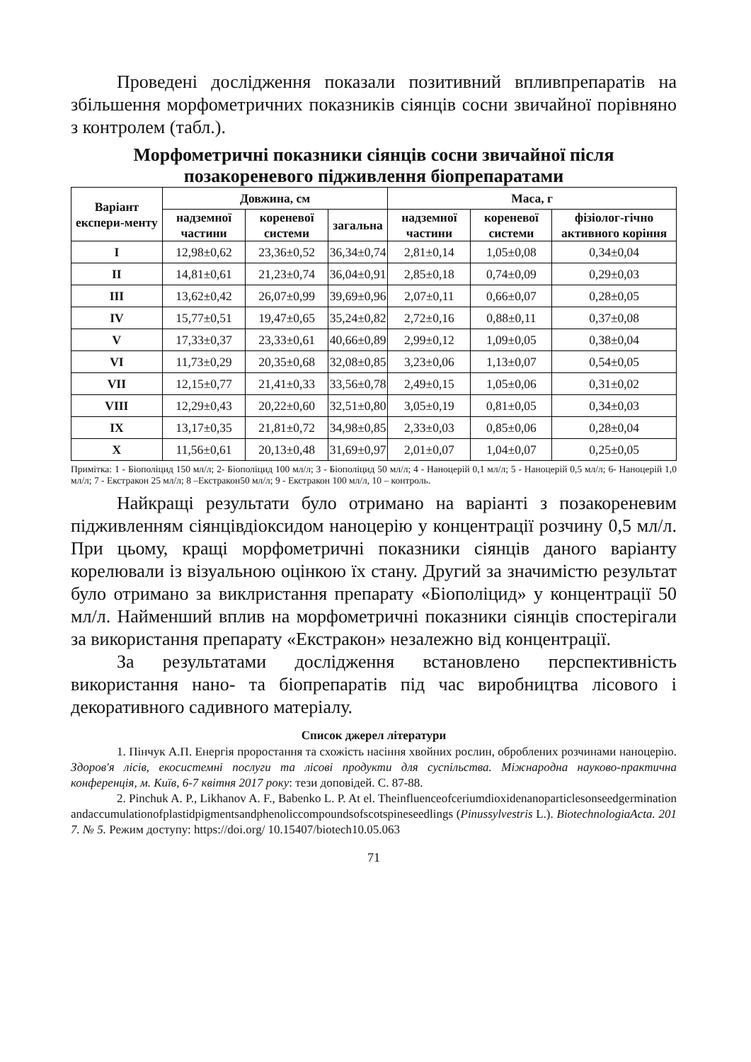Проведені дослідження показали позитивний впливпрепаратів на збільшення морфометричних показників сіянців сосни звичайної порівняно з контролем (табл.).
Морфометричні показники сіянців сосни звичайної після позакореневого підживлення біопрепаратами
| Варіант експери-менту | Довжина, см | | | Маса, г | | |
| --- | --- | --- | --- | --- | --- | --- |
| | надземної частини | кореневої системи | загальна | надземної частини | кореневої системи | фізіолог-гічно активного коріння |
| I | 12,98±0,62 | 23,36±0,52 | 36,34±0,74 | 2,81±0,14 | 1,05±0,08 | 0,34±0,04 |
| II | 14,81±0,61 | 21,23±0,74 | 36,04±0,91 | 2,85±0,18 | 0,74±0,09 | 0,29±0,03 |
| III | 13,62±0,42 | 26,07±0,99 | 39,69±0,96 | 2,07±0,11 | 0,66±0,07 | 0,28±0,05 |
| IV | 15,77±0,51 | 19,47±0,65 | 35,24±0,82 | 2,72±0,16 | 0,88±0,11 | 0,37±0,08 |
| V | 17,33±0,37 | 23,33±0,61 | 40,66±0,89 | 2,99±0,12 | 1,09±0,05 | 0,38±0,04 |
| VI | 11,73±0,29 | 20,35±0,68 | 32,08±0,85 | 3,23±0,06 | 1,13±0,07 | 0,54±0,05 |
| VII | 12,15±0,77 | 21,41±0,33 | 33,56±0,78 | 2,49±0,15 | 1,05±0,06 | 0,31±0,02 |
| VIII | 12,29±0,43 | 20,22±0,60 | 32,51±0,80 | 3,05±0,19 | 0,81±0,05 | 0,34±0,03 |
| IX | 13,17±0,35 | 21,81±0,72 | 34,98±0,85 | 2,33±0,03 | 0,85±0,06 | 0,28±0,04 |
| X | 11,56±0,61 | 20,13±0,48 | 31,69±0,97 | 2,01±0,07 | 1,04±0,07 | 0,25±0,05 |
Примітка: 1 - Біополіцид 150 мл/л; 2- Біополіцид 100 мл/л; 3 - Біополіцид 50 мл/л; 4 - Наноцерій 0,1 мл/л; 5 - Наноцерій 0,5 мл/л; 6- Наноцерій 1,0 мл/л; 7 - Екстракон 25 мл/л; 8 –Екстракон50 мл/л; 9 - Екстракон 100 мл/л, 10 – контроль.
Найкращі результати було отримано на варіанті з позакореневим підживленням сіянцівдіоксидом наноцерію у концентрації розчину 0,5 мл/л. При цьому, кращі морфометричні показники сіянців даного варіанту корелювали із візуальною оцінкою їх стану. Другий за значимістю результат було отримано за виклристання препарату «Біополіцид» у концентрації 50 мл/л. Найменший вплив на морфометричні показники сіянців спостерігали за використання препарату «Екстракон» незалежно від концентрації.
За результатами дослідження встановлено перспективність використання нано- та біопрепаратів під час виробництва лісового і декоративного садивного матеріалу.
Список джерел літератури
1. Пінчук А.П. Енергія проростання та схожість насіння хвойних рослин, оброблених розчинами наноцерію. Здоров'я лісів, екосистемні послуги та лісові продукти для суспільства. Міжнародна науково-практична конференція, м. Київ, 6-7 квітня 2017 року: тези доповідей. С. 87-88.
2. Pinchuk A. P., Likhanov A. F., Babenko L. P. At el. Theinfluenceofceriumdioxidenanoparticlesonseedgerminationandaccumulationofplastidpigmentsandphenoliccompoundsofscotspineseedlings (Pinussylvestris L.). BiotechnologiaActa. 2017. № 5. Режим доступу: https://doi.org/ 10.15407/biotech10.05.063
71